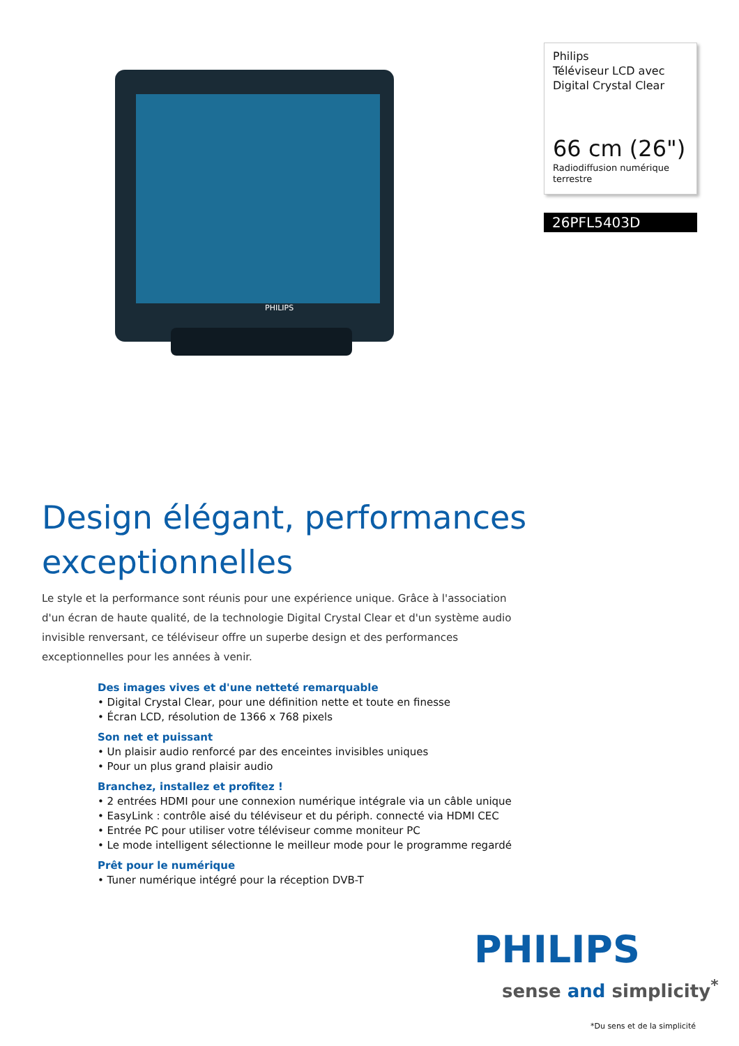PHILIPS
Philips
Téléviseur LCD avec Digital Crystal Clear
66 cm (26")
Radiodiffusion numérique terrestre
26PFL5403D
Design élégant, performances exceptionnelles
Le style et la performance sont réunis pour une expérience unique. Grâce à l'association d'un écran de haute qualité, de la technologie Digital Crystal Clear et d'un système audio invisible renversant, ce téléviseur offre un superbe design et des performances exceptionnelles pour les années à venir.
Des images vives et d'une netteté remarquable
• Digital Crystal Clear, pour une définition nette et toute en finesse
• Écran LCD, résolution de 1366 x 768 pixels
Son net et puissant
• Un plaisir audio renforcé par des enceintes invisibles uniques
• Pour un plus grand plaisir audio
Branchez, installez et profitez !
• 2 entrées HDMI pour une connexion numérique intégrale via un câble unique
• EasyLink : contrôle aisé du téléviseur et du périph. connecté via HDMI CEC
• Entrée PC pour utiliser votre téléviseur comme moniteur PC
• Le mode intelligent sélectionne le meilleur mode pour le programme regardé
Prêt pour le numérique
• Tuner numérique intégré pour la réception DVB-T
PHILIPS
sense and simplicity<sup>*</sup>
*Du sens et de la simplicité